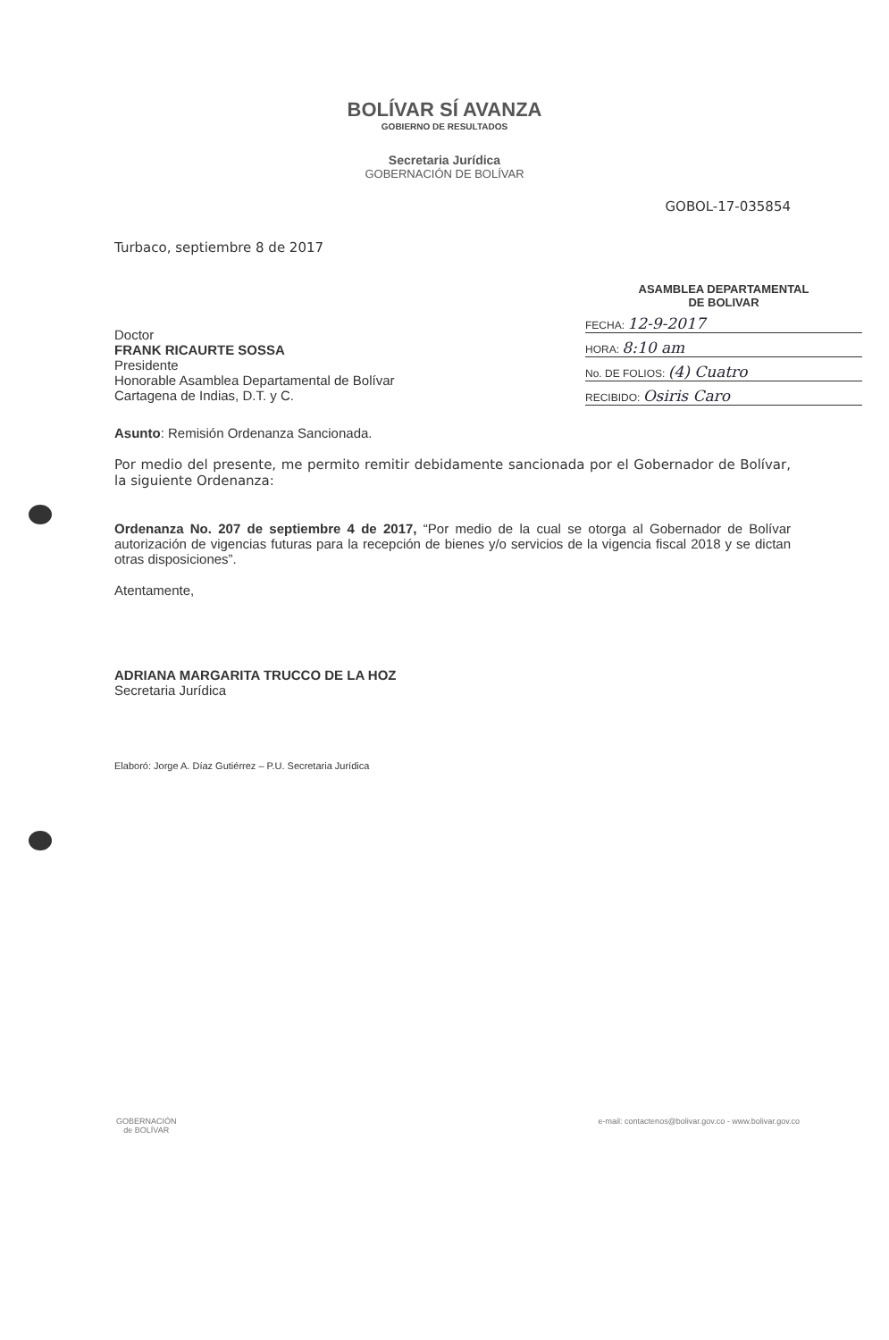BOLÍVAR SÍ AVANZA
GOBIERNO DE RESULTADOS
Secretaria Jurídica
GOBERNACIÓN DE BOLÍVAR
GOBOL-17-035854
Turbaco, septiembre 8 de 2017
Doctor
FRANK RICAURTE SOSSA
Presidente
Honorable Asamblea Departamental de Bolívar
Cartagena de Indias, D.T. y C.
ASAMBLEA DEPARTAMENTAL
DE BOLIVAR
FECHA: 12-9-2017
HORA: 8:10 am
No. DE FOLIOS: (4) Cuatro
RECIBIDO: Osiris Caro
Asunto: Remisión Ordenanza Sancionada.
Por medio del presente, me permito remitir debidamente sancionada por el Gobernador de Bolívar, la siguiente Ordenanza:
Ordenanza No. 207 de septiembre 4 de 2017, “Por medio de la cual se otorga al Gobernador de Bolívar autorización de vigencias futuras para la recepción de bienes y/o servicios de la vigencia fiscal 2018 y se dictan otras disposiciones”.
Atentamente,
ADRIANA MARGARITA TRUCCO DE LA HOZ
Secretaria Jurídica
Elaboró: Jorge A. Díaz Gutiérrez – P.U. Secretaria Jurídica
GOBERNACIÓN
de BOLÍVAR
e-mail: contactenos@bolivar.gov.co - www.bolivar.gov.co